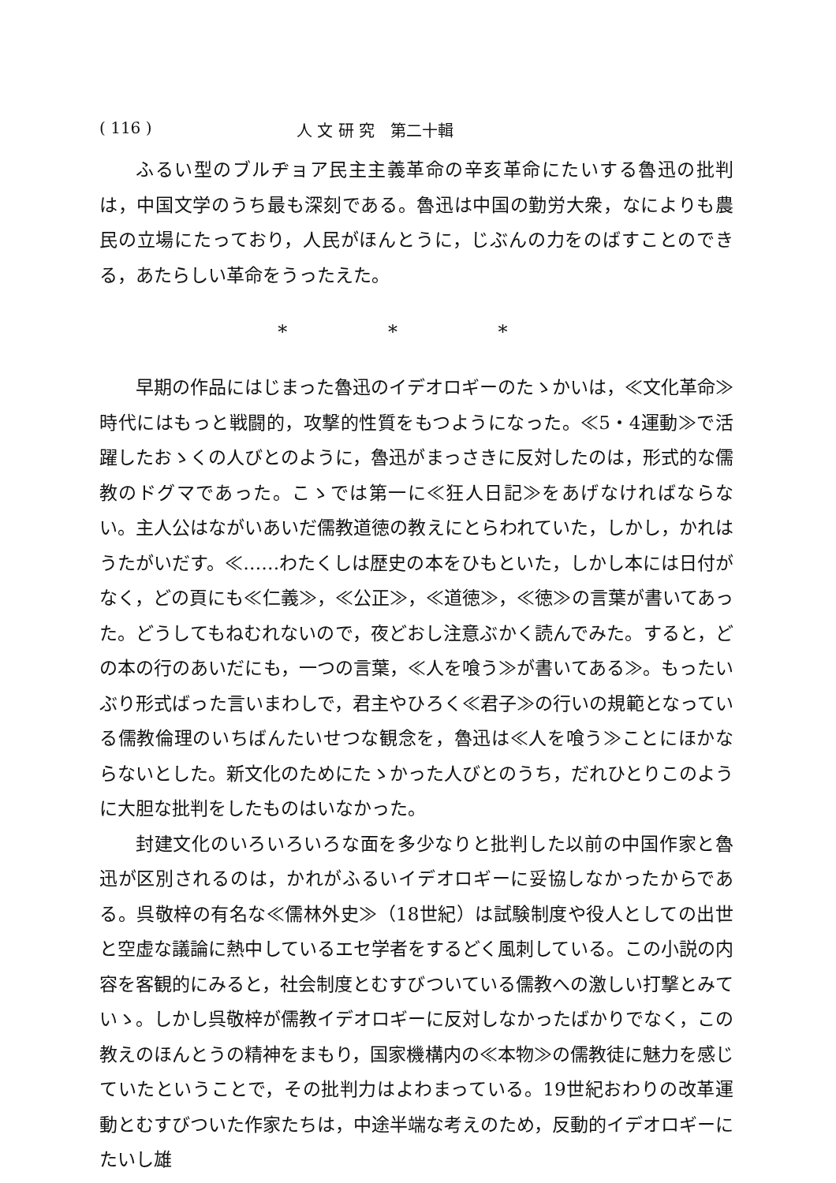( 116 ) 人 文 研 究　第二十輯
ふるい型のブルヂョア民主主義革命の辛亥革命にたいする魯迅の批判は，中国文学のうち最も深刻である。魯迅は中国の勤労大衆，なによりも農民の立場にたっており，人民がほんとうに，じぶんの力をのばすことのできる，あたらしい革命をうったえた。
* * *
早期の作品にはじまった魯迅のイデオロギーのたゝかいは，≪文化革命≫時代にはもっと戦闘的，攻撃的性質をもつようになった。≪5・4運動≫で活躍したおゝくの人びとのように，魯迅がまっさきに反対したのは，形式的な儒教のドグマであった。こゝでは第一に≪狂人日記≫をあげなければならない。主人公はながいあいだ儒教道徳の教えにとらわれていた，しかし，かれはうたがいだす。≪……わたくしは歴史の本をひもといた，しかし本には日付がなく，どの頁にも≪仁義≫，≪公正≫，≪道徳≫，≪徳≫の言葉が書いてあった。どうしてもねむれないので，夜どおし注意ぶかく読んでみた。すると，どの本の行のあいだにも，一つの言葉，≪人を喰う≫が書いてある≫。もったいぶり形式ばった言いまわしで，君主やひろく≪君子≫の行いの規範となっている儒教倫理のいちばんたいせつな観念を，魯迅は≪人を喰う≫ことにほかならないとした。新文化のためにたゝかった人びとのうち，だれひとりこのように大胆な批判をしたものはいなかった。
封建文化のいろいろいろな面を多少なりと批判した以前の中国作家と魯迅が区別されるのは，かれがふるいイデオロギーに妥協しなかったからである。呉敬梓の有名な≪儒林外史≫（18世紀）は試験制度や役人としての出世と空虚な議論に熱中しているエセ学者をするどく風刺している。この小説の内容を客観的にみると，社会制度とむすびついている儒教への激しい打撃とみていゝ。しかし呉敬梓が儒教イデオロギーに反対しなかったばかりでなく，この教えのほんとうの精神をまもり，国家機構内の≪本物≫の儒教徒に魅力を感じていたということで，その批判力はよわまっている。19世紀おわりの改革運動とむすびついた作家たちは，中途半端な考えのため，反動的イデオロギーにたいし雄